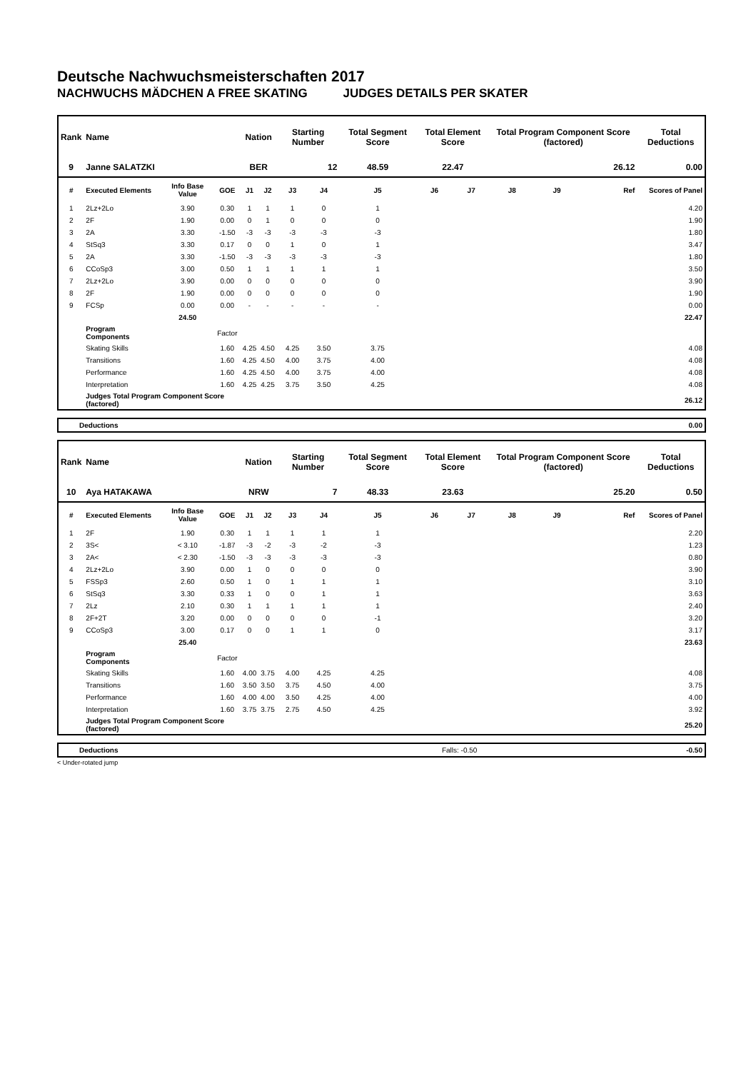Deutsche Nachwuchsmeisterschaften 2017
NACHWUCHS MÄDCHEN A FREE SKATING JUDGES DETAILS PER SKATER
| Rank | Name | | | Nation | | Starting Number | | Total Segment Score | Total Element Score | | Total Program Component Score (factored) | | | Total Deductions |
| --- | --- | --- | --- | --- | --- | --- | --- | --- | --- | --- | --- | --- | --- | --- |
| 9 | Janne SALATZKI | | | BER | | 12 | | 48.59 | 22.47 | | 26.12 | | | 0.00 |
| # | Executed Elements | Info Base Value | GOE | J1 | J2 | J3 | J4 | J5 | J6 | J7 | J8 | J9 | Ref | Scores of Panel |
| 1 | 2Lz+2Lo | 3.90 | 0.30 | 1 | 1 | 1 | 0 | 1 | | | | | | 4.20 |
| 2 | 2F | 1.90 | 0.00 | 0 | 1 | 0 | 0 | 0 | | | | | | 1.90 |
| 3 | 2A | 3.30 | -1.50 | -3 | -3 | -3 | -3 | -3 | | | | | | 1.80 |
| 4 | StSq3 | 3.30 | 0.17 | 0 | 0 | 1 | 0 | 1 | | | | | | 3.47 |
| 5 | 2A | 3.30 | -1.50 | -3 | -3 | -3 | -3 | -3 | | | | | | 1.80 |
| 6 | CCoSp3 | 3.00 | 0.50 | 1 | 1 | 1 | 1 | 1 | | | | | | 3.50 |
| 7 | 2Lz+2Lo | 3.90 | 0.00 | 0 | 0 | 0 | 0 | 0 | | | | | | 3.90 |
| 8 | 2F | 1.90 | 0.00 | 0 | 0 | 0 | 0 | 0 | | | | | | 1.90 |
| 9 | FCSp | 0.00 | 0.00 | - | - | - | - | - | | | | | | 0.00 |
| | | 24.50 | | | | | | | | | | | | 22.47 |
| | Program Components | | Factor | | | | | | | | | | | |
| | Skating Skills | | 1.60 | 4.25 | 4.50 | 4.25 | 3.50 | 3.75 | | | | | | 4.08 |
| | Transitions | | 1.60 | 4.25 | 4.50 | 4.00 | 3.75 | 4.00 | | | | | | 4.08 |
| | Performance | | 1.60 | 4.25 | 4.50 | 4.00 | 3.75 | 4.00 | | | | | | 4.08 |
| | Interpretation | | 1.60 | 4.25 | 4.25 | 3.75 | 3.50 | 4.25 | | | | | | 4.08 |
| | Judges Total Program Component Score (factored) | | | | | | | | | | | | | 26.12 |
| | Deductions | 0.00 |
| Rank | Name | | | Nation | | Starting Number | | Total Segment Score | Total Element Score | | Total Program Component Score (factored) | | | Total Deductions |
| --- | --- | --- | --- | --- | --- | --- | --- | --- | --- | --- | --- | --- | --- | --- |
| 10 | Aya HATAKAWA | | | NRW | | 7 | | 48.33 | 23.63 | | 25.20 | | | 0.50 |
| # | Executed Elements | Info Base Value | GOE | J1 | J2 | J3 | J4 | J5 | J6 | J7 | J8 | J9 | Ref | Scores of Panel |
| 1 | 2F | 1.90 | 0.30 | 1 | 1 | 1 | 1 | 1 | | | | | | 2.20 |
| 2 | 3S< | < 3.10 | -1.87 | -3 | -2 | -3 | -2 | -3 | | | | | | 1.23 |
| 3 | 2A< | < 2.30 | -1.50 | -3 | -3 | -3 | -3 | -3 | | | | | | 0.80 |
| 4 | 2Lz+2Lo | 3.90 | 0.00 | 1 | 0 | 0 | 0 | 0 | | | | | | 3.90 |
| 5 | FSSp3 | 2.60 | 0.50 | 1 | 0 | 1 | 1 | 1 | | | | | | 3.10 |
| 6 | StSq3 | 3.30 | 0.33 | 1 | 0 | 0 | 1 | 1 | | | | | | 3.63 |
| 7 | 2Lz | 2.10 | 0.30 | 1 | 1 | 1 | 1 | 1 | | | | | | 2.40 |
| 8 | 2F+2T | 3.20 | 0.00 | 0 | 0 | 0 | 0 | -1 | | | | | | 3.20 |
| 9 | CCoSp3 | 3.00 | 0.17 | 0 | 0 | 1 | 1 | 0 | | | | | | 3.17 |
| | | 25.40 | | | | | | | | | | | | 23.63 |
| | Program Components | | Factor | | | | | | | | | | | |
| | Skating Skills | | 1.60 | 4.00 | 3.75 | 4.00 | 4.25 | 4.25 | | | | | | 4.08 |
| | Transitions | | 1.60 | 3.50 | 3.50 | 3.75 | 4.50 | 4.00 | | | | | | 3.75 |
| | Performance | | 1.60 | 4.00 | 4.00 | 3.50 | 4.25 | 4.00 | | | | | | 4.00 |
| | Interpretation | | 1.60 | 3.75 | 3.75 | 2.75 | 4.50 | 4.25 | | | | | | 3.92 |
| | Judges Total Program Component Score (factored) | | | | | | | | | | | | | 25.20 |
| | Deductions | Falls: -0.50 | -0.50 |
< Under-rotated jump